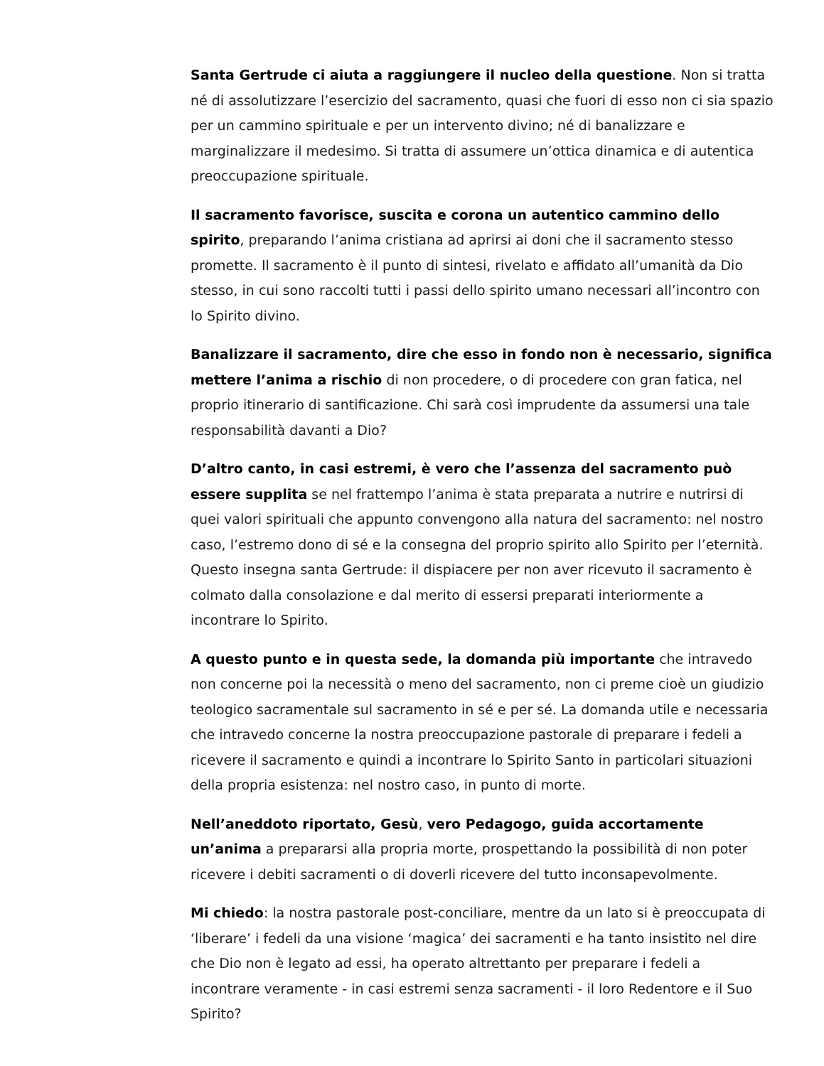Santa Gertrude ci aiuta a raggiungere il nucleo della questione. Non si tratta né di assolutizzare l’esercizio del sacramento, quasi che fuori di esso non ci sia spazio per un cammino spirituale e per un intervento divino; né di banalizzare e marginalizzare il medesimo. Si tratta di assumere un’ottica dinamica e di autentica preoccupazione spirituale.
Il sacramento favorisce, suscita e corona un autentico cammino dello spirito, preparando l’anima cristiana ad aprirsi ai doni che il sacramento stesso promette. Il sacramento è il punto di sintesi, rivelato e affidato all’umanità da Dio stesso, in cui sono raccolti tutti i passi dello spirito umano necessari all’incontro con lo Spirito divino.
Banalizzare il sacramento, dire che esso in fondo non è necessario, significa mettere l’anima a rischio di non procedere, o di procedere con gran fatica, nel proprio itinerario di santificazione. Chi sarà così imprudente da assumersi una tale responsabilità davanti a Dio?
D’altro canto, in casi estremi, è vero che l’assenza del sacramento può essere supplita se nel frattempo l’anima è stata preparata a nutrire e nutrirsi di quei valori spirituali che appunto convengono alla natura del sacramento: nel nostro caso, l’estremo dono di sé e la consegna del proprio spirito allo Spirito per l’eternità. Questo insegna santa Gertrude: il dispiacere per non aver ricevuto il sacramento è colmato dalla consolazione e dal merito di essersi preparati interiormente a incontrare lo Spirito.
A questo punto e in questa sede, la domanda più importante che intravedo non concerne poi la necessità o meno del sacramento, non ci preme cioè un giudizio teologico sacramentale sul sacramento in sé e per sé. La domanda utile e necessaria che intravedo concerne la nostra preoccupazione pastorale di preparare i fedeli a ricevere il sacramento e quindi a incontrare lo Spirito Santo in particolari situazioni della propria esistenza: nel nostro caso, in punto di morte.
Nell’aneddoto riportato, Gesù, vero Pedagogo, guida accortamente un’anima a prepararsi alla propria morte, prospettando la possibilità di non poter ricevere i debiti sacramenti o di doverli ricevere del tutto inconsapevolmente.
Mi chiedo: la nostra pastorale post-conciliare, mentre da un lato si è preoccupata di ‘liberare’ i fedeli da una visione ‘magica’ dei sacramenti e ha tanto insistito nel dire che Dio non è legato ad essi, ha operato altrettanto per preparare i fedeli a incontrare veramente - in casi estremi senza sacramenti - il loro Redentore e il Suo Spirito?